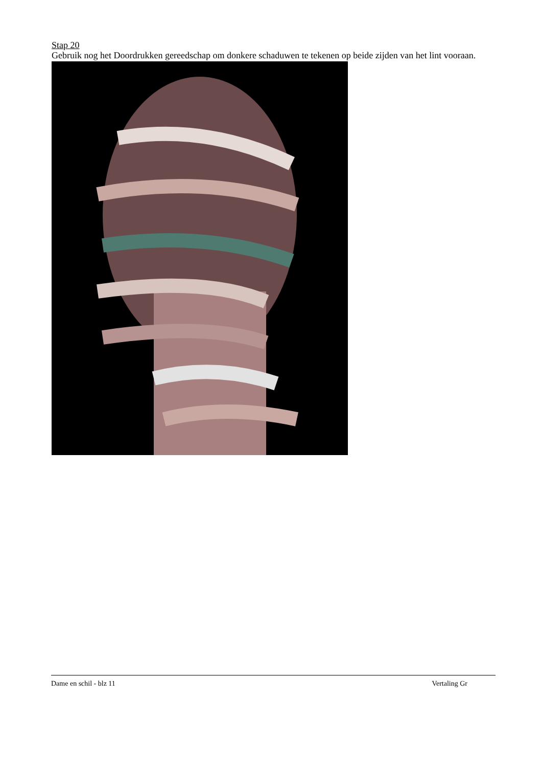Stap 20
Gebruik nog het Doordrukken gereedschap om donkere schaduwen te tekenen op beide zijden van het lint vooraan.
Dame en schil - blz 11 Vertaling Gr